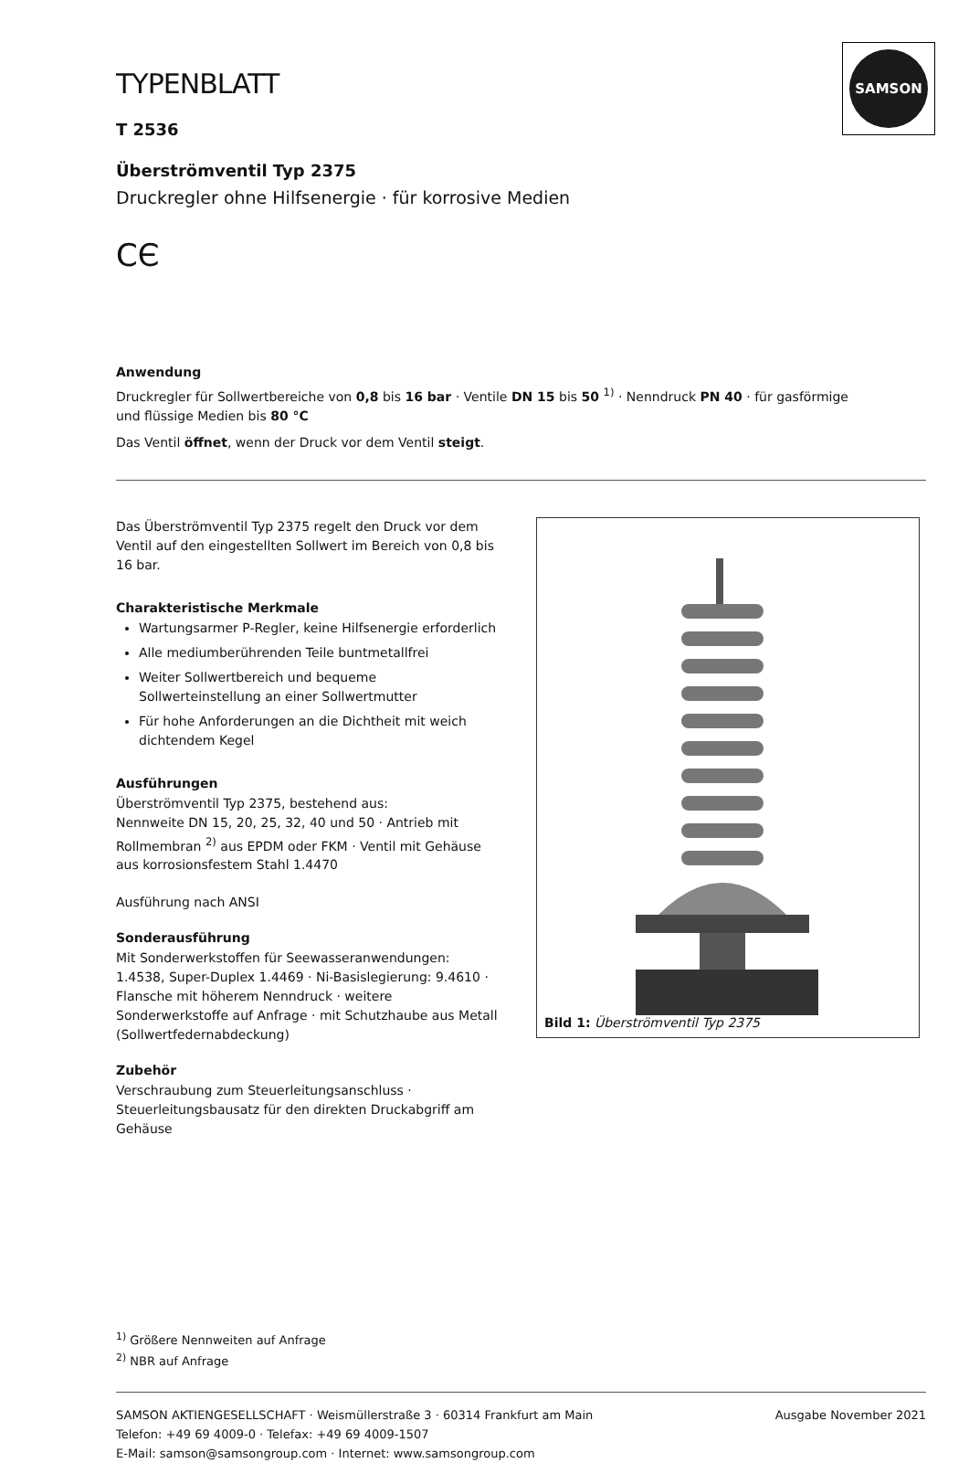SAMSON
TYPENBLATT
T 2536
Überströmventil Typ 2375
Druckregler ohne Hilfsenergie · für korrosive Medien
CЄ
Anwendung
Druckregler für Sollwertbereiche von 0,8 bis 16 bar · Ventile DN 15 bis 50 <sup>1)</sup> · Nenndruck PN 40 · für gasförmige
und flüssige Medien bis 80 °C
Das Ventil öffnet, wenn der Druck vor dem Ventil steigt.
Das Überströmventil Typ 2375 regelt den Druck vor dem Ventil auf den eingestellten Sollwert im Bereich von 0,8 bis 16 bar.
Charakteristische Merkmale
Wartungsarmer P-Regler, keine Hilfsenergie erforderlich
Alle mediumberührenden Teile buntmetallfrei
Weiter Sollwertbereich und bequeme Sollwerteinstellung an einer Sollwertmutter
Für hohe Anforderungen an die Dichtheit mit weich dichtendem Kegel
Ausführungen
Überströmventil Typ 2375, bestehend aus:
Nennweite DN 15, 20, 25, 32, 40 und 50 · Antrieb mit Rollmembran <sup>2)</sup> aus EPDM oder FKM · Ventil mit Gehäuse aus korrosionsfestem Stahl 1.4470
Ausführung nach ANSI
Sonderausführung
Mit Sonderwerkstoffen für Seewasseranwendungen: 1.4538, Super-Duplex 1.4469 · Ni-Basislegierung: 9.4610 · Flansche mit höherem Nenndruck · weitere Sonderwerkstoffe auf Anfrage · mit Schutzhaube aus Metall (Sollwertfedernabdeckung)
Zubehör
Verschraubung zum Steuerleitungsanschluss · Steuerleitungsbausatz für den direkten Druckabgriff am Gehäuse
Bild 1: Überströmventil Typ 2375
<sup>1)</sup> Größere Nennweiten auf Anfrage
<sup>2)</sup> NBR auf Anfrage
SAMSON AKTIENGESELLSCHAFT · Weismüllerstraße 3 · 60314 Frankfurt am Main
Telefon: +49 69 4009-0 · Telefax: +49 69 4009-1507
E-Mail: samson@samsongroup.com · Internet: www.samsongroup.com
Ausgabe November 2021